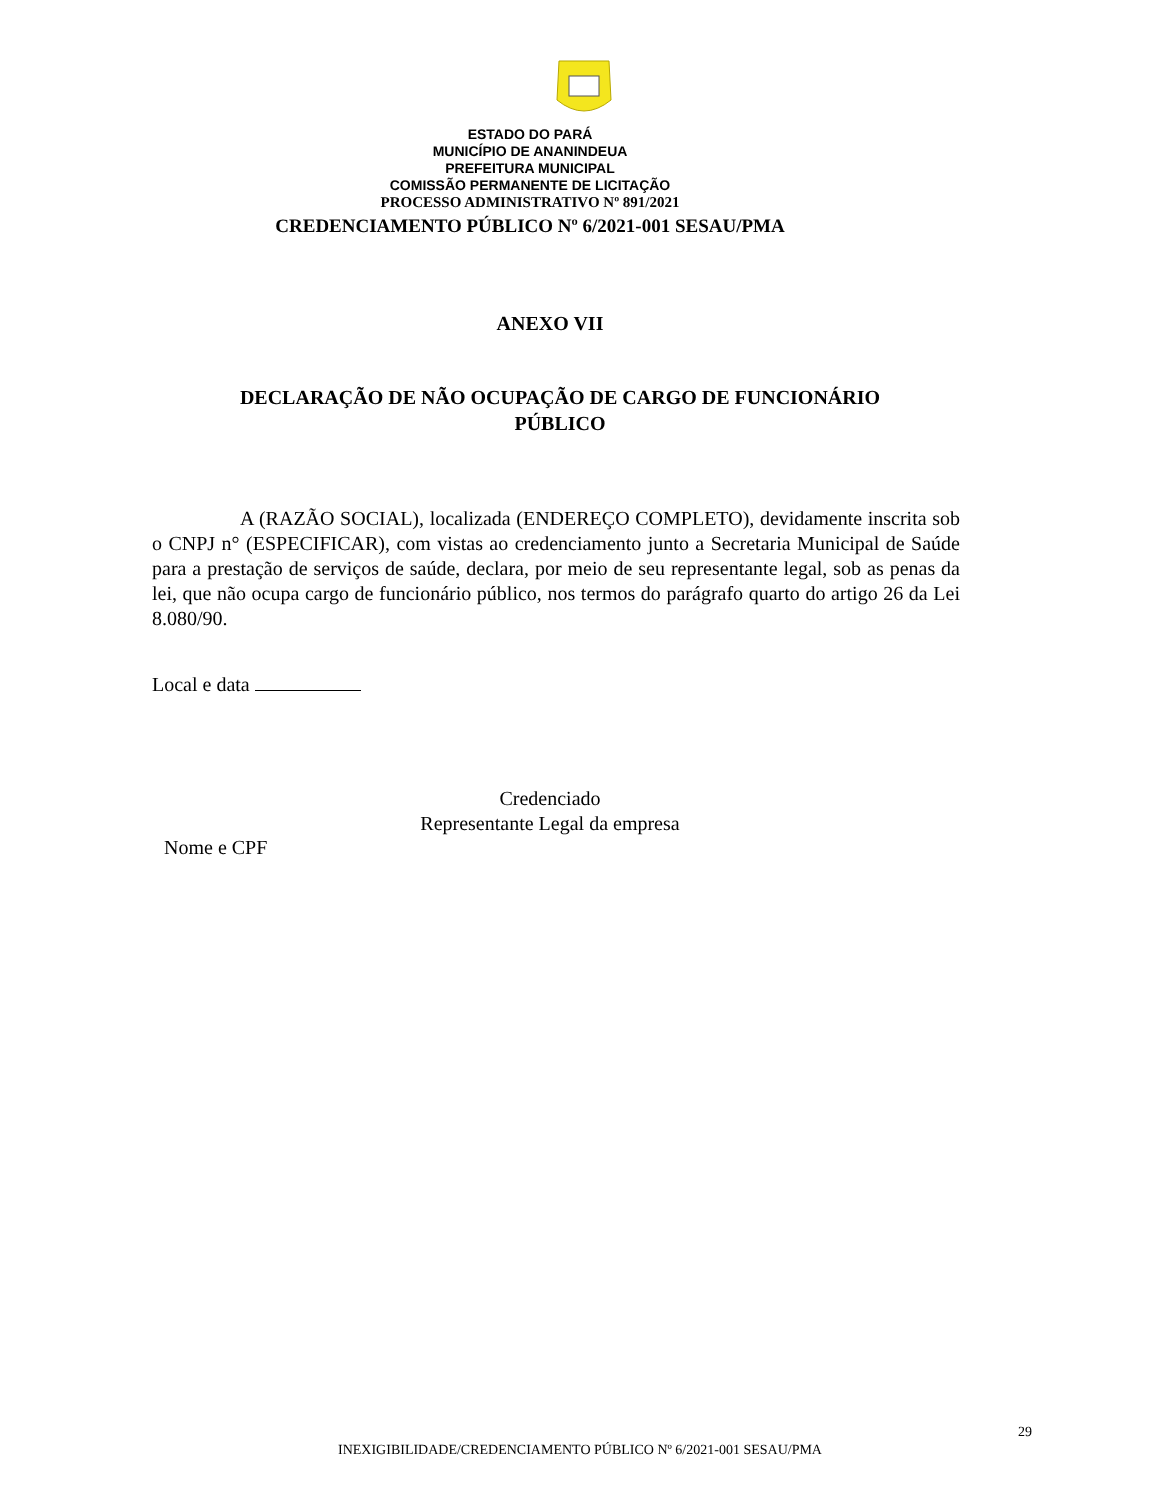ESTADO DO PARÁ
MUNICÍPIO DE ANANINDEUA
PREFEITURA MUNICIPAL
COMISSÃO PERMANENTE DE LICITAÇÃO
PROCESSO ADMINISTRATIVO Nº 891/2021
CREDENCIAMENTO PÚBLICO Nº 6/2021-001 SESAU/PMA
ANEXO VII
DECLARAÇÃO DE NÃO OCUPAÇÃO DE CARGO DE FUNCIONÁRIO PÚBLICO
A (RAZÃO SOCIAL), localizada (ENDEREÇO COMPLETO), devidamente inscrita sob o CNPJ n° (ESPECIFICAR), com vistas ao credenciamento junto a Secretaria Municipal de Saúde para a prestação de serviços de saúde, declara, por meio de seu representante legal, sob as penas da lei, que não ocupa cargo de funcionário público, nos termos do parágrafo quarto do artigo 26 da Lei 8.080/90.
Local e data
Credenciado
Representante Legal da empresa
Nome e CPF
29
INEXIGIBILIDADE/CREDENCIAMENTO PÚBLICO Nº 6/2021-001 SESAU/PMA